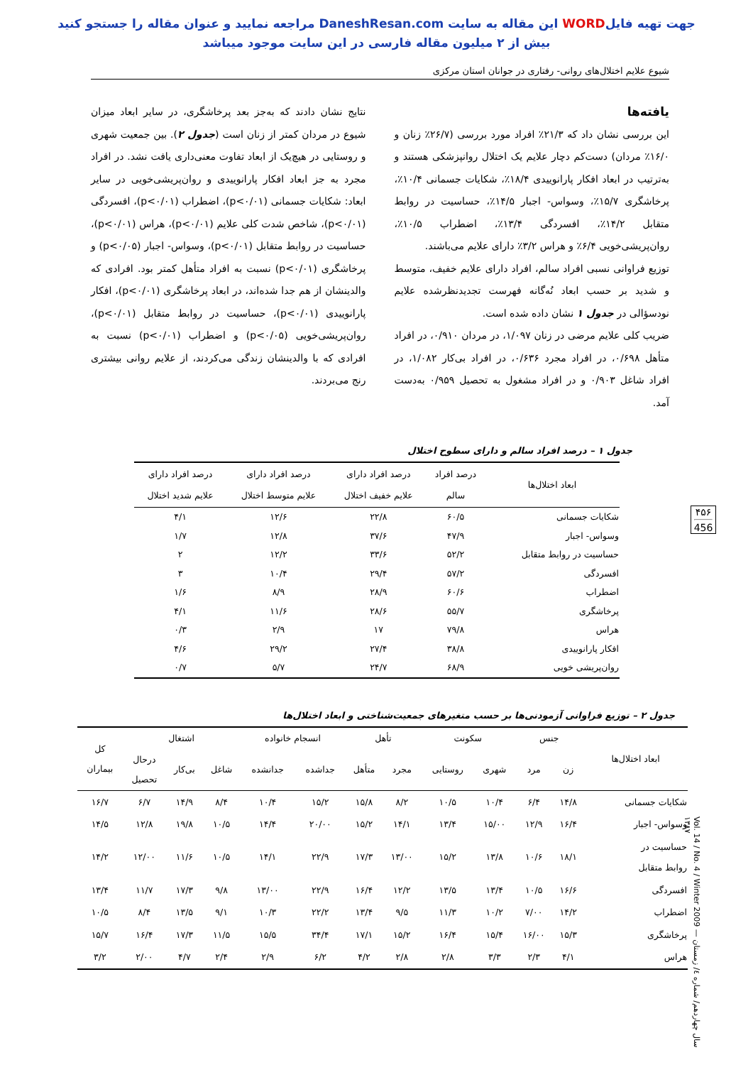جهت تهیه فایلWORD این مقاله به سایت DaneshResan.com مراجعه نمایید و عنوان مقاله را جستجو کنید
بیش از ۲ میلیون مقاله فارسی در این سایت موجود میباشد
شیوع علایم اختلال‌های روانی- رفتاری در جوانان استان مرکزی
یافته‌ها
این بررسی نشان داد که ۲۱/۳٪ افراد مورد بررسی (۲۶/۷٪ زنان و ۱۶/۰٪ مردان) دست‌کم دچار علایم یک اختلال روانپزشکی هستند و به‌ترتیب در ابعاد افکار پارانوییدی ۱۸/۴٪، شکایات جسمانی ۱۰/۴٪، پرخاشگری ۱۵/۷٪، وسواس- اجبار ۱۴/۵٪، حساسیت در روابط متقابل ۱۴/۲٪، افسردگی ۱۳/۴٪، اضطراب ۱۰/۵٪، روان‌پریشی‌خویی ۶/۴٪ و هراس ۳/۲٪ دارای علایم می‌باشند.
توزیع فراوانی نسبی افراد سالم، افراد دارای علایم خفیف، متوسط و شدید بر حسب ابعاد نُه‌گانه فهرست تجدیدنظرشده علایم نودسؤالی در جدول ۱ نشان داده شده است.
ضریب کلی علایم مرضی در زنان ۱/۰۹۷، در مردان ۰/۹۱۰، در افراد متأهل ۰/۶۹۸، در افراد مجرد ۰/۶۳۶، در افراد بی‌کار ۱/۰۸۲، در افراد شاغل ۰/۹۰۳ و در افراد مشغول به تحصیل ۰/۹۵۹ به‌دست آمد.
نتایج نشان دادند که به‌جز بعد پرخاشگری، در سایر ابعاد میزان شیوع در مردان کمتر از زنان است (جدول ۲). بین جمعیت شهری و روستایی در هیچ‌یک از ابعاد تفاوت معنی‌داری یافت نشد. در افراد مجرد به جز ابعاد افکار پارانوییدی و روان‌پریشی‌خویی در سایر ابعاد: شکایات جسمانی (p<۰/۰۱)، اضطراب (p<۰/۰۱)، افسردگی (p<۰/۰۱)، شاخص شدت کلی علایم (p<۰/۰۱)، هراس (p<۰/۰۱)، حساسیت در روابط متقابل (p<۰/۰۱)، وسواس- اجبار (p<۰/۰۵) و پرخاشگری (p<۰/۰۱) نسبت به افراد متأهل کمتر بود. افرادی که والدینشان از هم جدا شده‌اند، در ابعاد پرخاشگری (p<۰/۰۱)، افکار پارانوییدی (p<۰/۰۱)، حساسیت در روابط متقابل (p<۰/۰۱)، روان‌پریشی‌خویی (p<۰/۰۵) و اضطراب (p<۰/۰۱) نسبت به افرادی که با والدینشان زندگی می‌کردند، از علایم روانی بیشتری رنج می‌بردند.
۴۵۶
456
جدول ۱ – درصد افراد سالم و دارای سطوح اختلال
| ابعاد اختلال‌ها | درصد افراد سالم | درصد افراد دارای علایم خفیف اختلال | درصد افراد دارای علایم متوسط اختلال | درصد افراد دارای علایم شدید اختلال |
| --- | --- | --- | --- | --- |
| شکایات جسمانی | ۶۰/۵ | ۲۲/۸ | ۱۲/۶ | ۴/۱ |
| وسواس- اجبار | ۴۷/۹ | ۳۷/۶ | ۱۲/۸ | ۱/۷ |
| حساسیت در روابط متقابل | ۵۲/۲ | ۳۳/۶ | ۱۲/۲ | ۲ |
| افسردگی | ۵۷/۲ | ۲۹/۴ | ۱۰/۴ | ۳ |
| اضطراب | ۶۰/۶ | ۲۸/۹ | ۸/۹ | ۱/۶ |
| پرخاشگری | ۵۵/۷ | ۲۸/۶ | ۱۱/۶ | ۴/۱ |
| هراس | ۷۹/۸ | ۱۷ | ۲/۹ | ۰/۳ |
| افکار پارانوییدی | ۳۸/۸ | ۲۷/۴ | ۲۹/۲ | ۴/۶ |
| روان‌پریشی خویی | ۶۸/۹ | ۲۴/۷ | ۵/۷ | ۰/۷ |
جدول ۲ – توزیع فراوانی آزمودنی‌ها بر حسب متغیرهای جمعیت‌شناختی و ابعاد اختلال‌ها
| ابعاد اختلال‌ها | جنس | | سکونت | | تأهل | | انسجام خانواده | | اشتغال | | | کل بیماران |
| --- | --- | --- | --- | --- | --- | --- | --- | --- | --- | --- | --- | --- |
| | زن | مرد | شهری | روستایی | مجرد | متأهل | جداشده | جدانشده | شاغل | بی‌کار | درحال تحصیل | |
| شکایات جسمانی | ۱۴/۸ | ۶/۴ | ۱۰/۴ | ۱۰/۵ | ۸/۲ | ۱۵/۸ | ۱۵/۲ | ۱۰/۴ | ۸/۴ | ۱۴/۹ | ۶/۷ | ۱۶/۷ |
| وسواس- اجبار | ۱۶/۴ | ۱۲/۹ | ۱۵/۰۰ | ۱۳/۴ | ۱۴/۱ | ۱۵/۲ | ۲۰/۰۰ | ۱۴/۴ | ۱۰/۵ | ۱۹/۸ | ۱۲/۸ | ۱۴/۵ |
| حساسیت در روابط متقابل | ۱۸/۱ | ۱۰/۶ | ۱۳/۸ | ۱۵/۲ | ۱۳/۰۰ | ۱۷/۳ | ۲۲/۹ | ۱۴/۱ | ۱۰/۵ | ۱۱/۶ | ۱۲/۰۰ | ۱۴/۲ |
| افسردگی | ۱۶/۶ | ۱۰/۵ | ۱۳/۴ | ۱۳/۵ | ۱۲/۲ | ۱۶/۴ | ۲۲/۹ | ۱۳/۰۰ | ۹/۸ | ۱۷/۳ | ۱۱/۷ | ۱۳/۴ |
| اضطراب | ۱۴/۲ | ۷/۰۰ | ۱۰/۲ | ۱۱/۳ | ۹/۵ | ۱۳/۴ | ۲۲/۲ | ۱۰/۳ | ۹/۱ | ۱۳/۵ | ۸/۴ | ۱۰/۵ |
| پرخاشگری | ۱۵/۳ | ۱۶/۰۰ | ۱۵/۴ | ۱۶/۴ | ۱۵/۲ | ۱۷/۱ | ۳۴/۴ | ۱۵/۵ | ۱۱/۵ | ۱۷/۳ | ۱۶/۴ | ۱۵/۷ |
| هراس | ۴/۱ | ۲/۳ | ۳/۳ | ۲/۸ | ۲/۸ | ۴/۲ | ۶/۲ | ۲/۹ | ۲/۴ | ۴/۷ | ۲/۰۰ | ۳/۲ |
Vol. 14 / No. 4 / Winter 2009 — سال چهاردهم/ شماره ٤/ زمستان ١٣٨٧